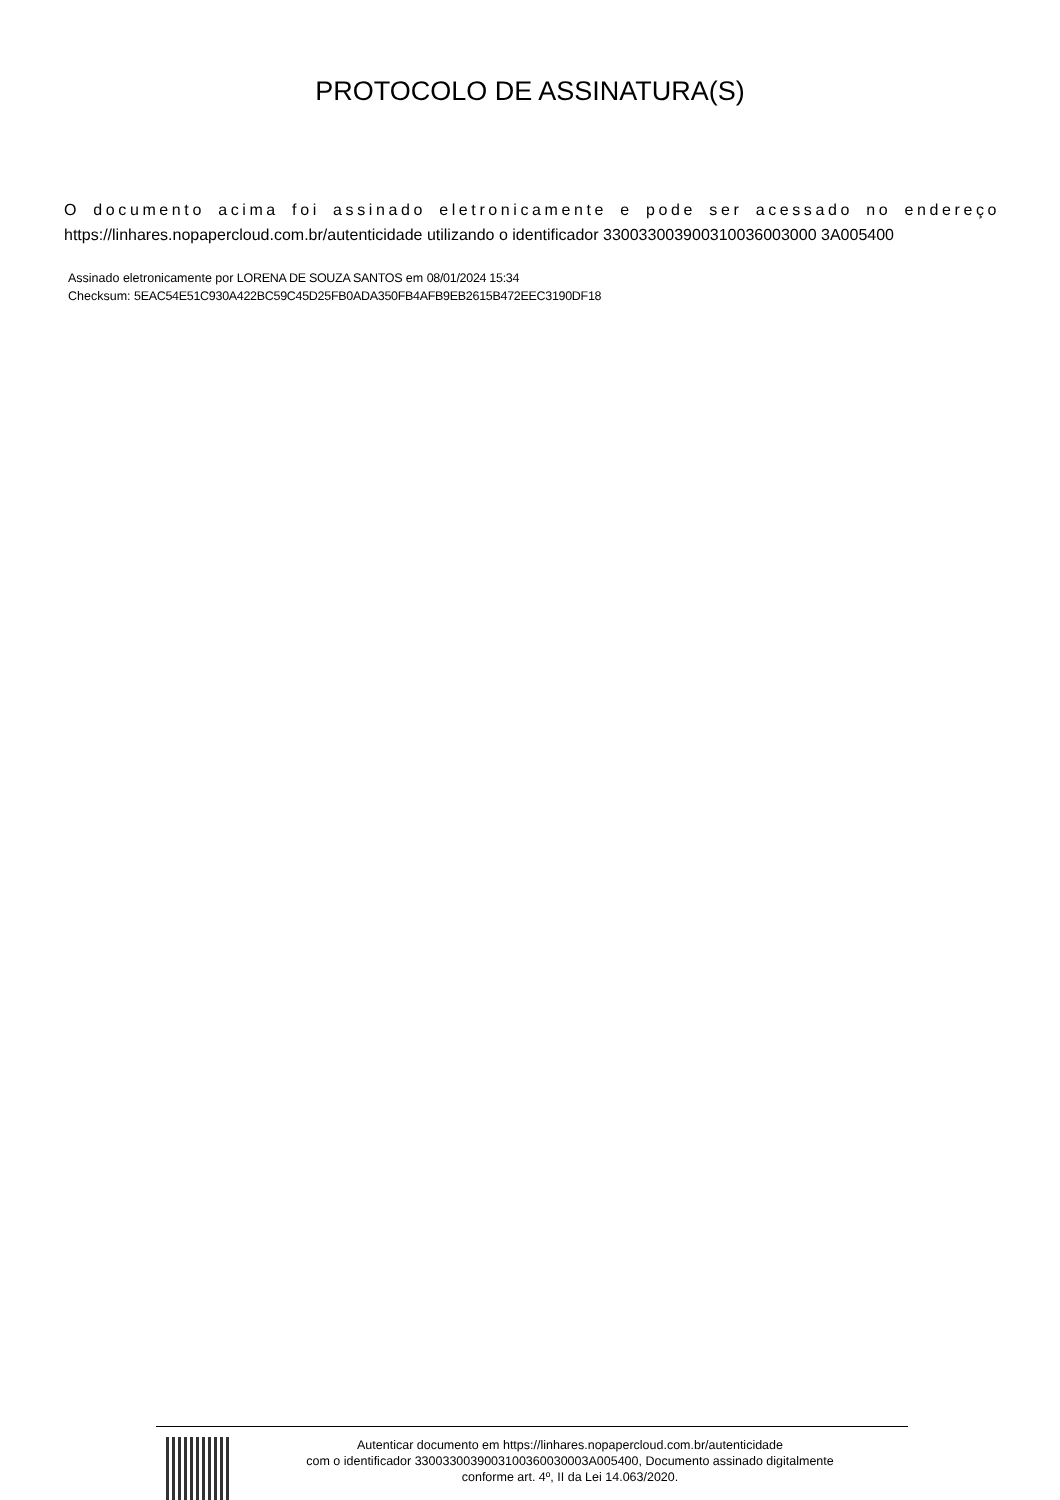PROTOCOLO DE ASSINATURA(S)
O documento acima foi assinado eletronicamente e pode ser acessado no endereço https://linhares.nopapercloud.com.br/autenticidade utilizando o identificador 330033003900310036003000 3A005400
Assinado eletronicamente por LORENA DE SOUZA SANTOS em 08/01/2024 15:34
Checksum: 5EAC54E51C930A422BC59C45D25FB0ADA350FB4AFB9EB2615B472EEC3190DF18
Autenticar documento em https://linhares.nopapercloud.com.br/autenticidade
com o identificador 3300330039003100360030003A005400, Documento assinado digitalmente
conforme art. 4º, II da Lei 14.063/2020.